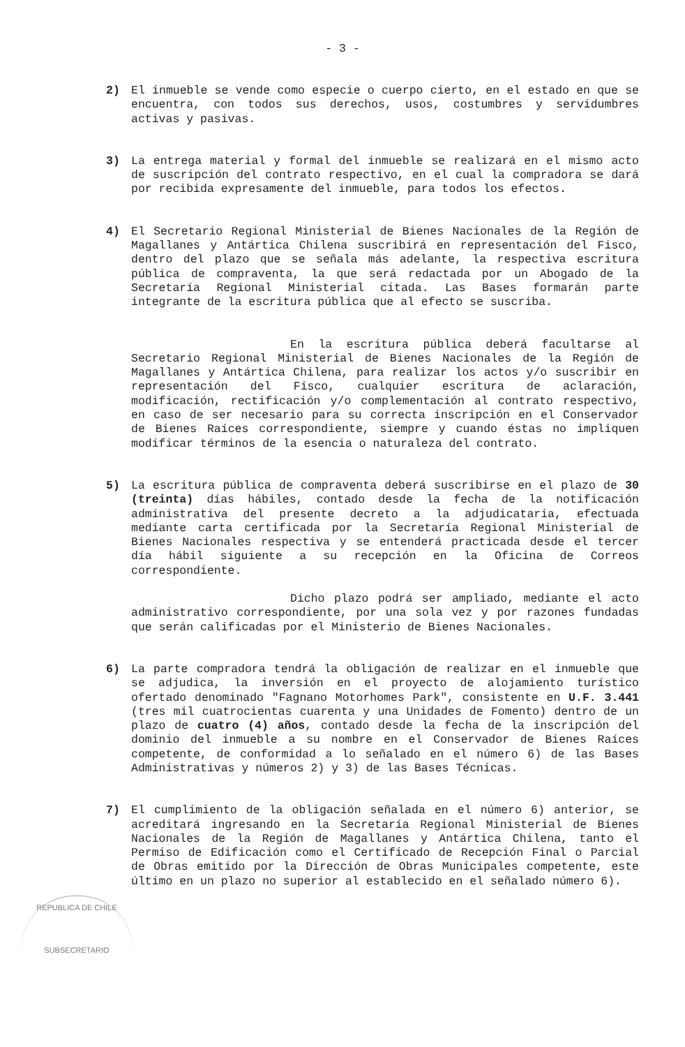- 3 -
2) El inmueble se vende como especie o cuerpo cierto, en el estado en que se encuentra, con todos sus derechos, usos, costumbres y servidumbres activas y pasivas.
3) La entrega material y formal del inmueble se realizará en el mismo acto de suscripción del contrato respectivo, en el cual la compradora se dará por recibida expresamente del inmueble, para todos los efectos.
4) El Secretario Regional Ministerial de Bienes Nacionales de la Región de Magallanes y Antártica Chilena suscribirá en representación del Fisco, dentro del plazo que se señala más adelante, la respectiva escritura pública de compraventa, la que será redactada por un Abogado de la Secretaría Regional Ministerial citada. Las Bases formarán parte integrante de la escritura pública que al efecto se suscriba.
En la escritura pública deberá facultarse al Secretario Regional Ministerial de Bienes Nacionales de la Región de Magallanes y Antártica Chilena, para realizar los actos y/o suscribir en representación del Fisco, cualquier escritura de aclaración, modificación, rectificación y/o complementación al contrato respectivo, en caso de ser necesario para su correcta inscripción en el Conservador de Bienes Raíces correspondiente, siempre y cuando éstas no impliquen modificar términos de la esencia o naturaleza del contrato.
5) La escritura pública de compraventa deberá suscribirse en el plazo de 30 (treinta) días hábiles, contado desde la fecha de la notificación administrativa del presente decreto a la adjudicataria, efectuada mediante carta certificada por la Secretaría Regional Ministerial de Bienes Nacionales respectiva y se entenderá practicada desde el tercer día hábil siguiente a su recepción en la Oficina de Correos correspondiente.
Dicho plazo podrá ser ampliado, mediante el acto administrativo correspondiente, por una sola vez y por razones fundadas que serán calificadas por el Ministerio de Bienes Nacionales.
6) La parte compradora tendrá la obligación de realizar en el inmueble que se adjudica, la inversión en el proyecto de alojamiento turístico ofertado denominado "Fagnano Motorhomes Park", consistente en U.F. 3.441 (tres mil cuatrocientas cuarenta y una Unidades de Fomento) dentro de un plazo de cuatro (4) años, contado desde la fecha de la inscripción del dominio del inmueble a su nombre en el Conservador de Bienes Raíces competente, de conformidad a lo señalado en el número 6) de las Bases Administrativas y números 2) y 3) de las Bases Técnicas.
7) El cumplimiento de la obligación señalada en el número 6) anterior, se acreditará ingresando en la Secretaría Regional Ministerial de Bienes Nacionales de la Región de Magallanes y Antártica Chilena, tanto el Permiso de Edificación como el Certificado de Recepción Final o Parcial de Obras emitido por la Dirección de Obras Municipales competente, este último en un plazo no superior al establecido en el señalado número 6).
REPUBLICA DE CHILE
SUBSECRETARIO